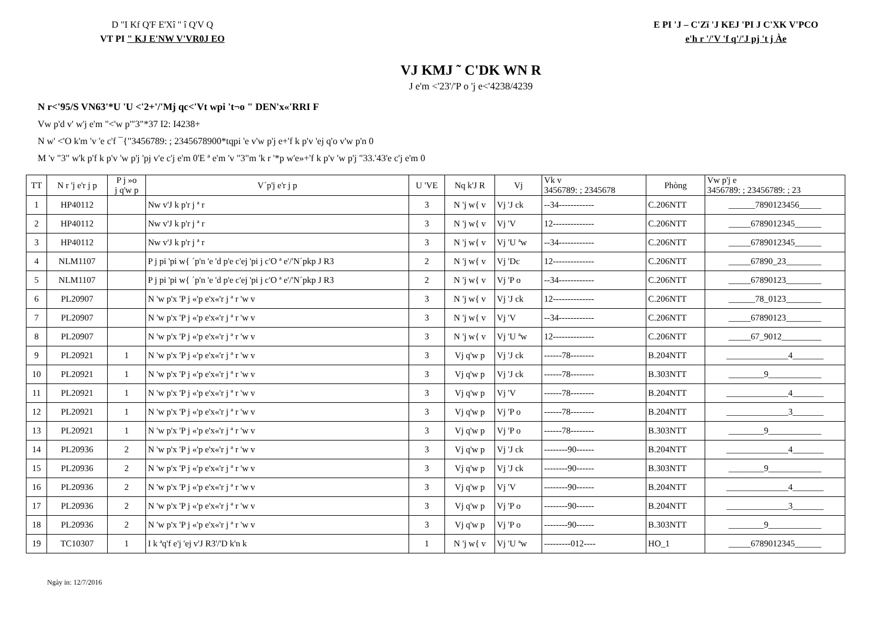D "I Kf Q'F E'Xî " î Q'V Q
VT PI " KJ E'NW V'VR0J EO
E PI 'J – C'Zï 'J KEJ 'PI J C'XK V'PCO
e'h r '/'V 'f q'/'J pj 't j Àe
VJ KMJ ˜ C'DK WN R
J e'm <'23'/'P o 'j e<'4238/4239
N r<'95/S VN63'*U 'U <'2+'/'Mj qc<'Vt wpi 't¬o " DEN'x«'RRI F
Vw p'd v' w'j e'm "<'w p'"3"*37 I2: I4238+
N w' <'O k'm 'v 'e c'f ¯{"3456789: ; 2345678900*tqpi 'e v'w p'j e+'f k p'v 'ej q'o v'w p'n 0
M 'v "3" w'k p'f k p'v 'w p'j 'pj v'e c'j e'm 0'E ª e'm 'v "3"m 'k r '*p w'e»+'f k p'v 'w p'j "33.'43'e c'j e'm 0
| TT | N r 'j e'r j p | P j »o j q'w p | V´p'j e'r j p | U 'VE | Nq k'J R | Vj | Vk v 3456789: ; 2345678 | Phòng | Vw p'j e 3456789: ; 23456789: ; 23 |
| --- | --- | --- | --- | --- | --- | --- | --- | --- | --- |
| 1 | HP40112 | | Nw v'J k p'r j ª r | 3 | N 'j w{ v | Vj 'J ck | --34------------ | C.206NTT | ______7890123456_____ |
| 2 | HP40112 | | Nw v'J k p'r j ª r | 3 | N 'j w{ v | Vj 'V | 12-------------- | C.206NTT | _____6789012345______ |
| 3 | HP40112 | | Nw v'J k p'r j ª r | 3 | N 'j w{ v | Vj 'U ªw | --34------------ | C.206NTT | _____6789012345______ |
| 4 | NLM1107 | | P j pi 'pi w{ ´p'n 'e 'd p'e c'ej 'pi j c'O ª e'/'N´pkp J R3 | 2 | N 'j w{ v | Vj 'Dc | 12-------------- | C.206NTT | _____67890_23________ |
| 5 | NLM1107 | | P j pi 'pi w{ ´p'n 'e 'd p'e c'ej 'pi j c'O ª e'/'N´pkp J R3 | 2 | N 'j w{ v | Vj 'P o | --34------------ | C.206NTT | _____67890123________ |
| 6 | PL20907 | | N 'w p'x 'P j «'p e'x«'r j ª r 'w v | 3 | N 'j w{ v | Vj 'J ck | 12-------------- | C.206NTT | ______78_0123________ |
| 7 | PL20907 | | N 'w p'x 'P j «'p e'x«'r j ª r 'w v | 3 | N 'j w{ v | Vj 'V | --34------------ | C.206NTT | _____67890123________ |
| 8 | PL20907 | | N 'w p'x 'P j «'p e'x«'r j ª r 'w v | 3 | N 'j w{ v | Vj 'U ªw | 12-------------- | C.206NTT | _____67_9012_________ |
| 9 | PL20921 | 1 | N 'w p'x 'P j «'p e'x«'r j ª r 'w v | 3 | Vj q'w p | Vj 'J ck | ------78-------- | B.204NTT | ______________4_______ |
| 10 | PL20921 | 1 | N 'w p'x 'P j «'p e'x«'r j ª r 'w v | 3 | Vj q'w p | Vj 'J ck | ------78-------- | B.303NTT | ________9____________ |
| 11 | PL20921 | 1 | N 'w p'x 'P j «'p e'x«'r j ª r 'w v | 3 | Vj q'w p | Vj 'V | ------78-------- | B.204NTT | ______________4_______ |
| 12 | PL20921 | 1 | N 'w p'x 'P j «'p e'x«'r j ª r 'w v | 3 | Vj q'w p | Vj 'P o | ------78-------- | B.204NTT | ______________3_______ |
| 13 | PL20921 | 1 | N 'w p'x 'P j «'p e'x«'r j ª r 'w v | 3 | Vj q'w p | Vj 'P o | ------78-------- | B.303NTT | ________9____________ |
| 14 | PL20936 | 2 | N 'w p'x 'P j «'p e'x«'r j ª r 'w v | 3 | Vj q'w p | Vj 'J ck | --------90------ | B.204NTT | ______________4_______ |
| 15 | PL20936 | 2 | N 'w p'x 'P j «'p e'x«'r j ª r 'w v | 3 | Vj q'w p | Vj 'J ck | --------90------ | B.303NTT | ________9____________ |
| 16 | PL20936 | 2 | N 'w p'x 'P j «'p e'x«'r j ª r 'w v | 3 | Vj q'w p | Vj 'V | --------90------ | B.204NTT | ______________4_______ |
| 17 | PL20936 | 2 | N 'w p'x 'P j «'p e'x«'r j ª r 'w v | 3 | Vj q'w p | Vj 'P o | --------90------ | B.204NTT | ______________3_______ |
| 18 | PL20936 | 2 | N 'w p'x 'P j «'p e'x«'r j ª r 'w v | 3 | Vj q'w p | Vj 'P o | --------90------ | B.303NTT | ________9____________ |
| 19 | TC10307 | 1 | I k ªq'f e'j 'ej v'J R3'/'D k'n k | 1 | N 'j w{ v | Vj 'U ªw | ---------012---- | HO_1 | _____6789012345______ |
Ngày in: 12/7/2016